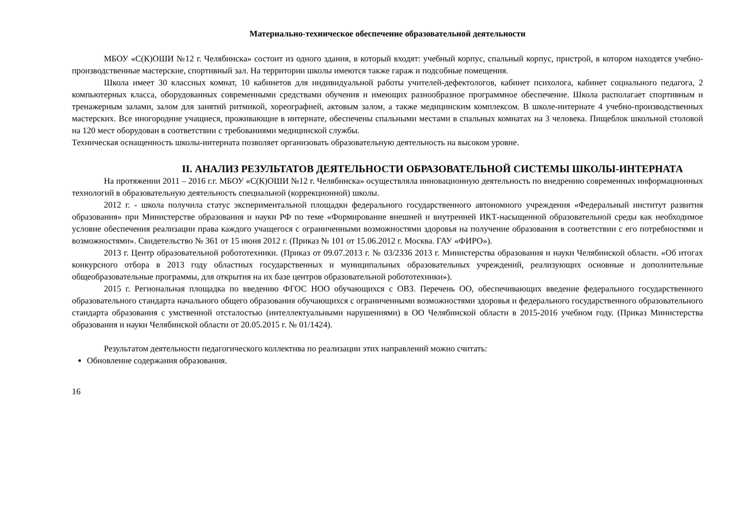Материально-техническое обеспечение образовательной деятельности
МБОУ «С(К)ОШИ №12 г. Челябинска» состоит из одного здания, в который входят: учебный корпус, спальный корпус, пристрой, в котором находятся учебно-производственные мастерские, спортивный зал. На территории школы имеются также гараж и подсобные помещения.
Школа имеет 30 классных комнат, 10 кабинетов для индивидуальной работы учителей-дефектологов, кабинет психолога, кабинет социального педагога, 2 компьютерных класса, оборудованных современными средствами обучения и имеющих разнообразное программное обеспечение. Школа располагает спортивным и тренажерным залами, залом для занятий ритмикой, хореографией, актовым залом, а также медицинским комплексом. В школе-интернате 4 учебно-производственных мастерских. Все иногородние учащиеся, проживающие в интернате, обеспечены спальными местами в спальных комнатах на 3 человека. Пищеблок школьной столовой на 120 мест оборудован в соответствии с требованиями медицинской службы.
Техническая оснащенность школы-интерната позволяет организовать образовательную деятельность на высоком уровне.
II. АНАЛИЗ РЕЗУЛЬТАТОВ ДЕЯТЕЛЬНОСТИ ОБРАЗОВАТЕЛЬНОЙ СИСТЕМЫ ШКОЛЫ-ИНТЕРНАТА
На протяжении 2011 – 2016 г.г. МБОУ «С(К)ОШИ №12 г. Челябинска» осуществляла инновационную деятельность по внедрению современных информационных технологий в образовательную деятельность специальной (коррекционной) школы.
2012 г. - школа получила статус экспериментальной площадки федерального государственного автономного учреждения «Федеральный институт развития образования» при Министерстве образования и науки РФ по теме «Формирование внешней и внутренней ИКТ-насыщенной образовательной среды как необходимое условие обеспечения реализации права каждого учащегося с ограниченными возможностями здоровья на получение образования в соответствии с его потребностями и возможностями». Свидетельство № 361 от 15 июня 2012 г. (Приказ № 101 от 15.06.2012 г. Москва. ГАУ «ФИРО»).
2013 г. Центр образовательной робототехники. (Приказ от 09.07.2013 г. № 03/2336 2013 г. Министерства образования и науки Челябинской области. «Об итогах конкурсного отбора в 2013 году областных государственных и муниципальных образовательных учреждений, реализующих основные и дополнительные общеобразовательные программы, для открытия на их базе центров образовательной робототехники»).
2015 г. Региональная площадка по введению ФГОС НОО обучающихся с ОВЗ. Перечень ОО, обеспечивающих введение федерального государственного образовательного стандарта начального общего образования обучающихся с ограниченными возможностями здоровья и федерального государственного образовательного стандарта образования с умственной отсталостью (интеллектуальными нарушениями) в ОО Челябинской области в 2015-2016 учебном году. (Приказ Министерства образования и науки Челябинской области от 20.05.2015 г. № 01/1424).
Результатом деятельности педагогического коллектива по реализации этих направлений можно считать:
Обновление содержания образования.
16